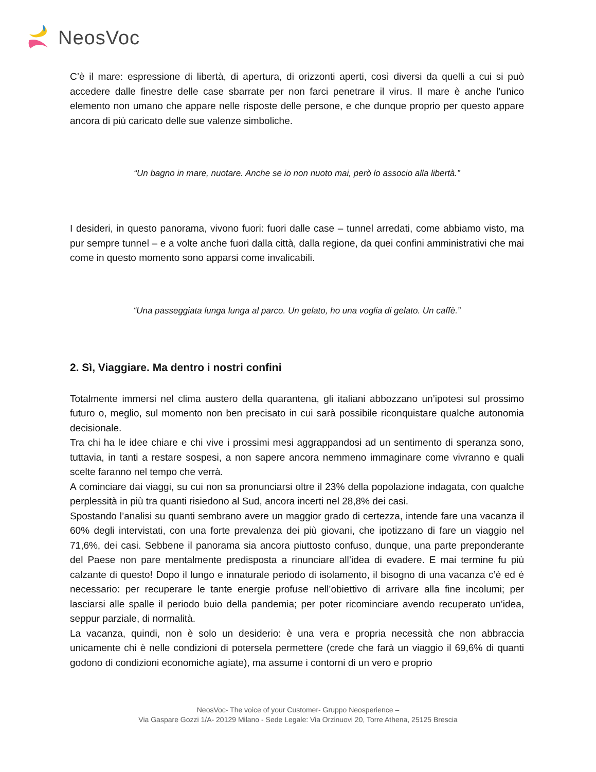NeosVoc
C’è il mare: espressione di libertà, di apertura, di orizzonti aperti, così diversi da quelli a cui si può accedere dalle finestre delle case sbarrate per non farci penetrare il virus. Il mare è anche l’unico elemento non umano che appare nelle risposte delle persone, e che dunque proprio per questo appare ancora di più caricato delle sue valenze simboliche.
“Un bagno in mare, nuotare. Anche se io non nuoto mai, però lo associo alla libertà.”
I desideri, in questo panorama, vivono fuori: fuori dalle case – tunnel arredati, come abbiamo visto, ma pur sempre tunnel – e a volte anche fuori dalla città, dalla regione, da quei confini amministrativi che mai come in questo momento sono apparsi come invalicabili.
“Una passeggiata lunga lunga al parco. Un gelato, ho una voglia di gelato. Un caffè.”
2. Sì, Viaggiare. Ma dentro i nostri confini
Totalmente immersi nel clima austero della quarantena, gli italiani abbozzano un’ipotesi sul prossimo futuro o, meglio, sul momento non ben precisato in cui sarà possibile riconquistare qualche autonomia decisionale.
Tra chi ha le idee chiare e chi vive i prossimi mesi aggrappandosi ad un sentimento di speranza sono, tuttavia, in tanti a restare sospesi, a non sapere ancora nemmeno immaginare come vivranno e quali scelte faranno nel tempo che verrà.
A cominciare dai viaggi, su cui non sa pronunciarsi oltre il 23% della popolazione indagata, con qualche perplessità in più tra quanti risiedono al Sud, ancora incerti nel 28,8% dei casi.
Spostando l’analisi su quanti sembrano avere un maggior grado di certezza, intende fare una vacanza il 60% degli intervistati, con una forte prevalenza dei più giovani, che ipotizzano di fare un viaggio nel 71,6%, dei casi. Sebbene il panorama sia ancora piuttosto confuso, dunque, una parte preponderante del Paese non pare mentalmente predisposta a rinunciare all’idea di evadere. E mai termine fu più calzante di questo! Dopo il lungo e innaturale periodo di isolamento, il bisogno di una vacanza c’è ed è necessario: per recuperare le tante energie profuse nell’obiettivo di arrivare alla fine incolumi; per lasciarsi alle spalle il periodo buio della pandemia; per poter ricominciare avendo recuperato un’idea, seppur parziale, di normalità.
La vacanza, quindi, non è solo un desiderio: è una vera e propria necessità che non abbraccia unicamente chi è nelle condizioni di potersela permettere (crede che farà un viaggio il 69,6% di quanti godono di condizioni economiche agiate), ma assume i contorni di un vero e proprio
NeosVoc- The voice of your Customer- Gruppo Neosperience –
Via Gaspare Gozzi 1/A- 20129 Milano - Sede Legale: Via Orzinuovi 20, Torre Athena, 25125 Brescia